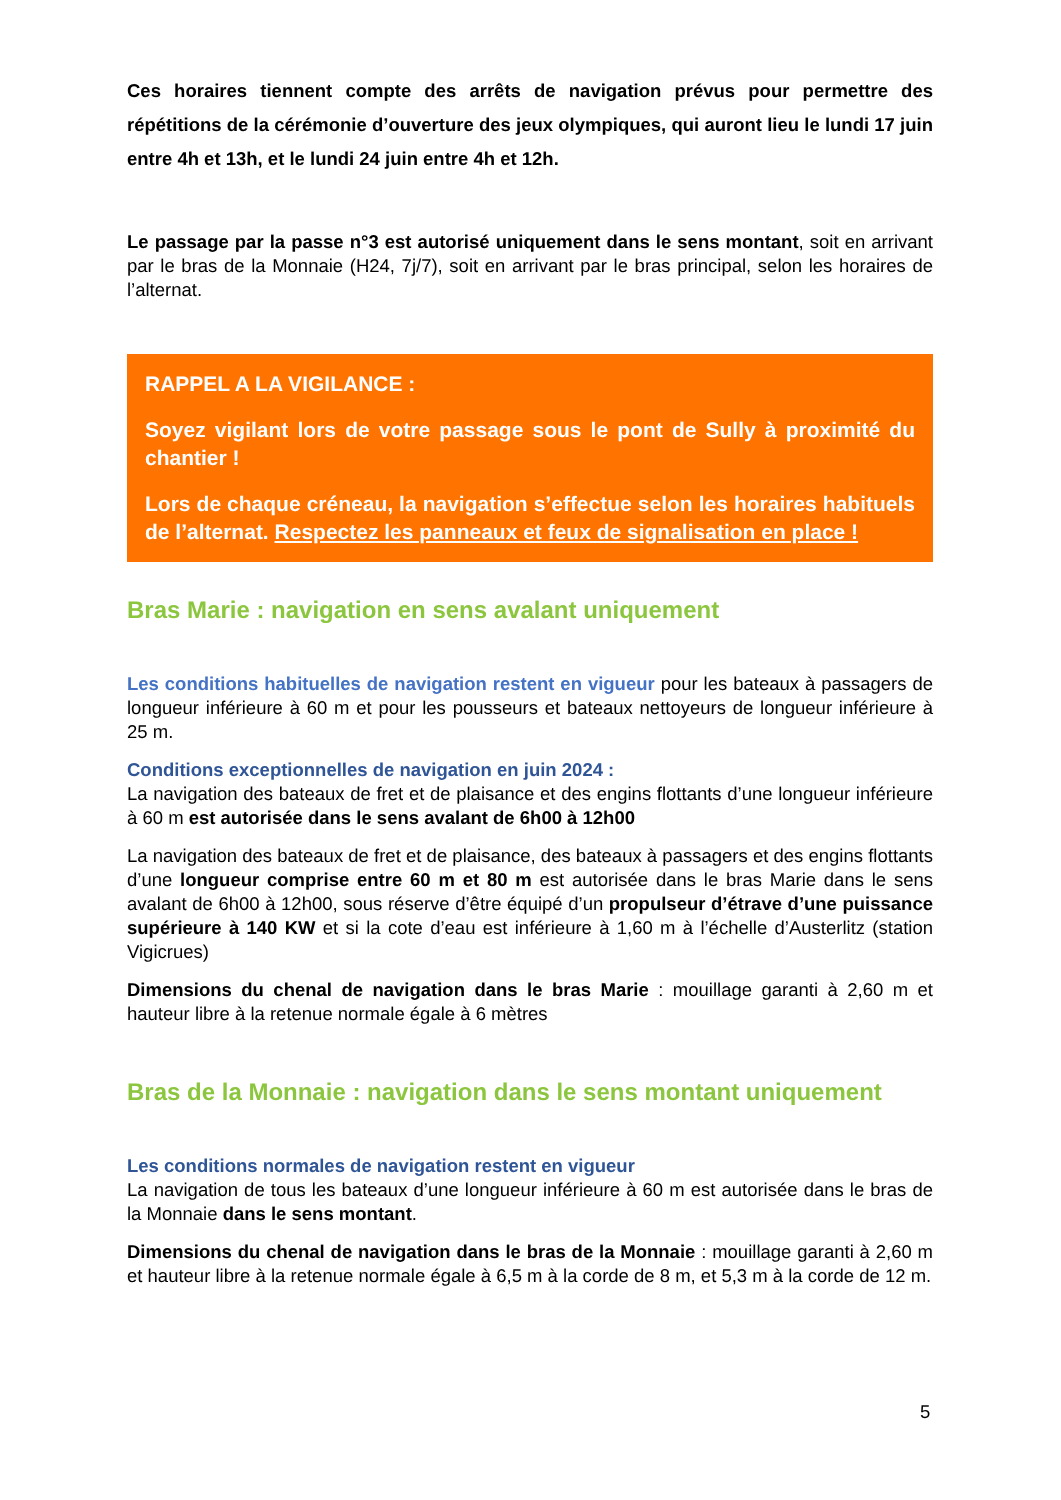Ces horaires tiennent compte des arrêts de navigation prévus pour permettre des répétitions de la cérémonie d’ouverture des jeux olympiques, qui auront lieu le lundi 17 juin entre 4h et 13h, et le lundi 24 juin entre 4h et 12h.
Le passage par la passe n°3 est autorisé uniquement dans le sens montant, soit en arrivant par le bras de la Monnaie (H24, 7j/7), soit en arrivant par le bras principal, selon les horaires de l’alternat.
RAPPEL A LA VIGILANCE :
Soyez vigilant lors de votre passage sous le pont de Sully à proximité du chantier !
Lors de chaque créneau, la navigation s’effectue selon les horaires habituels de l’alternat. Respectez les panneaux et feux de signalisation en place !
Bras Marie : navigation en sens avalant uniquement
Les conditions habituelles de navigation restent en vigueur pour les bateaux à passagers de longueur inférieure à 60 m et pour les pousseurs et bateaux nettoyeurs de longueur inférieure à 25 m.
Conditions exceptionnelles de navigation en juin 2024 :
La navigation des bateaux de fret et de plaisance et des engins flottants d’une longueur inférieure à 60 m est autorisée dans le sens avalant de 6h00 à 12h00
La navigation des bateaux de fret et de plaisance, des bateaux à passagers et des engins flottants d’une longueur comprise entre 60 m et 80 m est autorisée dans le bras Marie dans le sens avalant de 6h00 à 12h00, sous réserve d’être équipé d’un propulseur d’étrave d’une puissance supérieure à 140 KW et si la cote d’eau est inférieure à 1,60 m à l’échelle d’Austerlitz (station Vigicrues)
Dimensions du chenal de navigation dans le bras Marie : mouillage garanti à 2,60 m et hauteur libre à la retenue normale égale à 6 mètres
Bras de la Monnaie : navigation dans le sens montant uniquement
Les conditions normales de navigation restent en vigueur
La navigation de tous les bateaux d’une longueur inférieure à 60 m est autorisée dans le bras de la Monnaie dans le sens montant.
Dimensions du chenal de navigation dans le bras de la Monnaie : mouillage garanti à 2,60 m et hauteur libre à la retenue normale égale à 6,5 m à la corde de 8 m, et 5,3 m à la corde de 12 m.
5